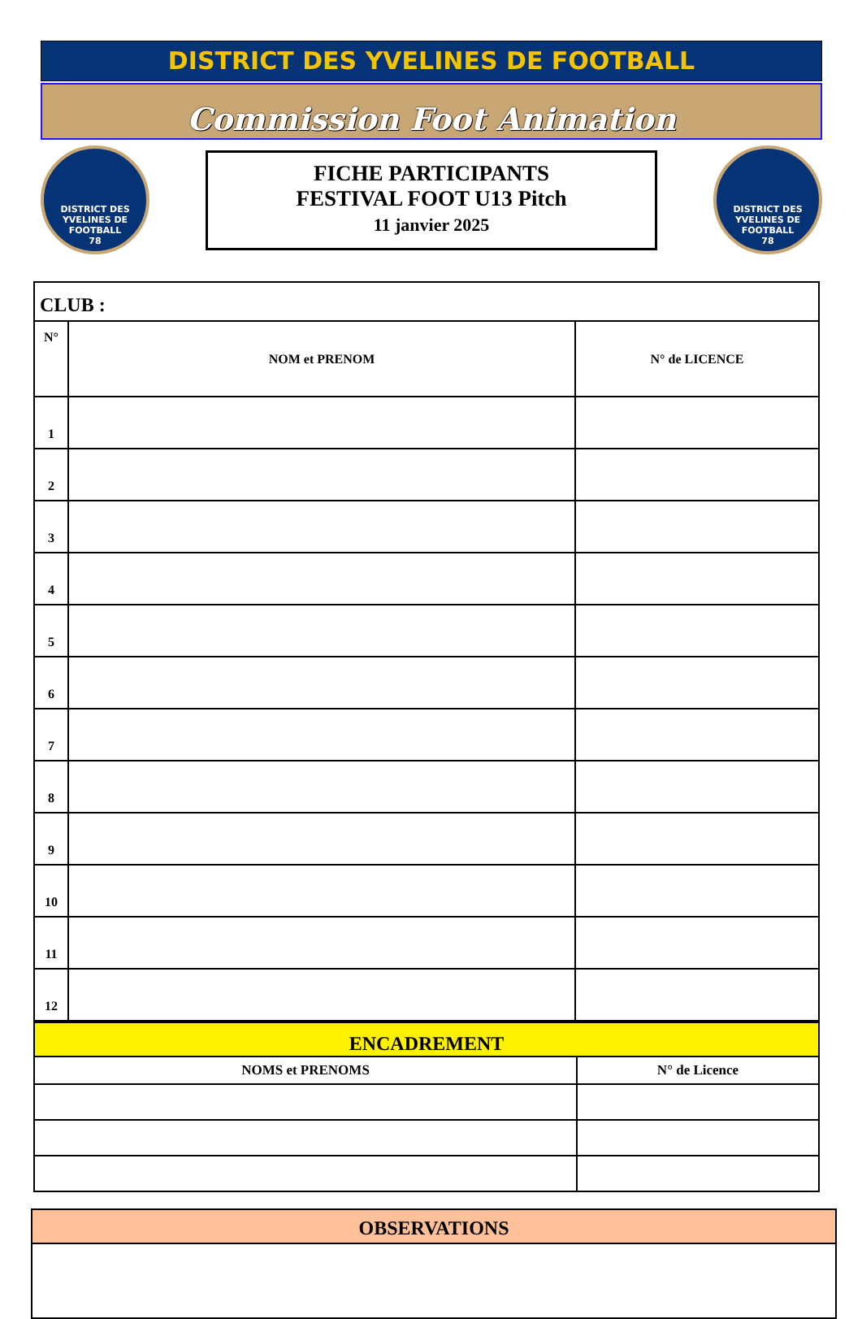DISTRICT DES YVELINES DE FOOTBALL
Commission Foot Animation
DISTRICT DES YVELINES DE FOOTBALL
78
FICHE PARTICIPANTS
FESTIVAL FOOT U13 Pitch
11 janvier 2025
DISTRICT DES YVELINES DE FOOTBALL
78
| CLUB : | | |
| N° | NOM et PRENOM | N° de LICENCE |
| 1 | | |
| 2 | | |
| 3 | | |
| 4 | | |
| 5 | | |
| 6 | | |
| 7 | | |
| 8 | | |
| 9 | | |
| 10 | | |
| 11 | | |
| 12 | | |
| ENCADREMENT | |
| NOMS et PRENOMS | N° de Licence |
OBSERVATIONS